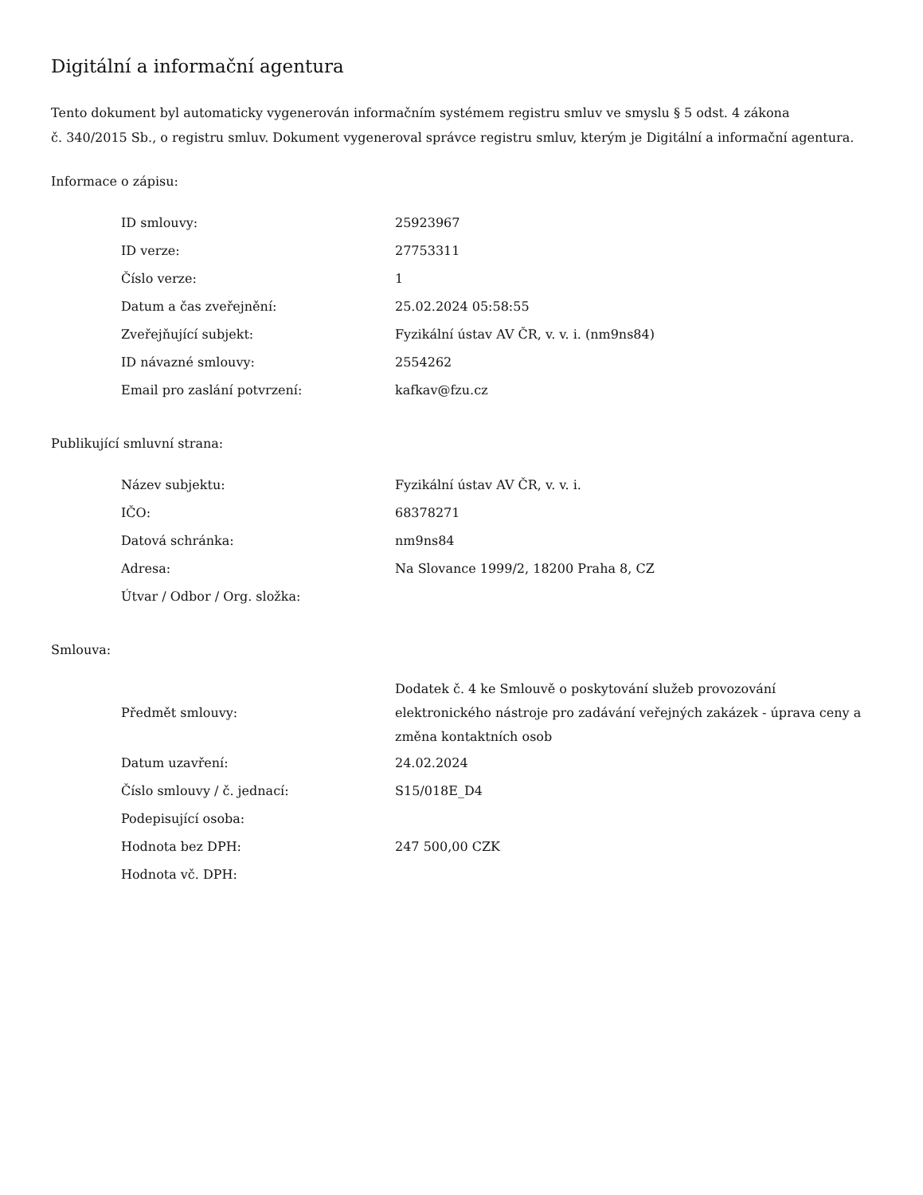Digitální a informační agentura
Tento dokument byl automaticky vygenerován informačním systémem registru smluv ve smyslu § 5 odst. 4 zákona
č. 340/2015 Sb., o registru smluv. Dokument vygeneroval správce registru smluv, kterým je Digitální a informační agentura.
Informace o zápisu:
| ID smlouvy: | 25923967 |
| ID verze: | 27753311 |
| Číslo verze: | 1 |
| Datum a čas zveřejnění: | 25.02.2024 05:58:55 |
| Zveřejňující subjekt: | Fyzikální ústav AV ČR, v. v. i. (nm9ns84) |
| ID návazné smlouvy: | 2554262 |
| Email pro zaslání potvrzení: | kafkav@fzu.cz |
Publikující smluvní strana:
| Název subjektu: | Fyzikální ústav AV ČR, v. v. i. |
| IČO: | 68378271 |
| Datová schránka: | nm9ns84 |
| Adresa: | Na Slovance 1999/2, 18200 Praha 8, CZ |
| Útvar / Odbor / Org. složka: | |
Smlouva:
| Předmět smlouvy: | Dodatek č. 4 ke Smlouvě o poskytování služeb provozování elektronického nástroje pro zadávání veřejných zakázek - úprava ceny a změna kontaktních osob |
| Datum uzavření: | 24.02.2024 |
| Číslo smlouvy / č. jednací: | S15/018E_D4 |
| Podepisující osoba: | |
| Hodnota bez DPH: | 247 500,00 CZK |
| Hodnota vč. DPH: | |